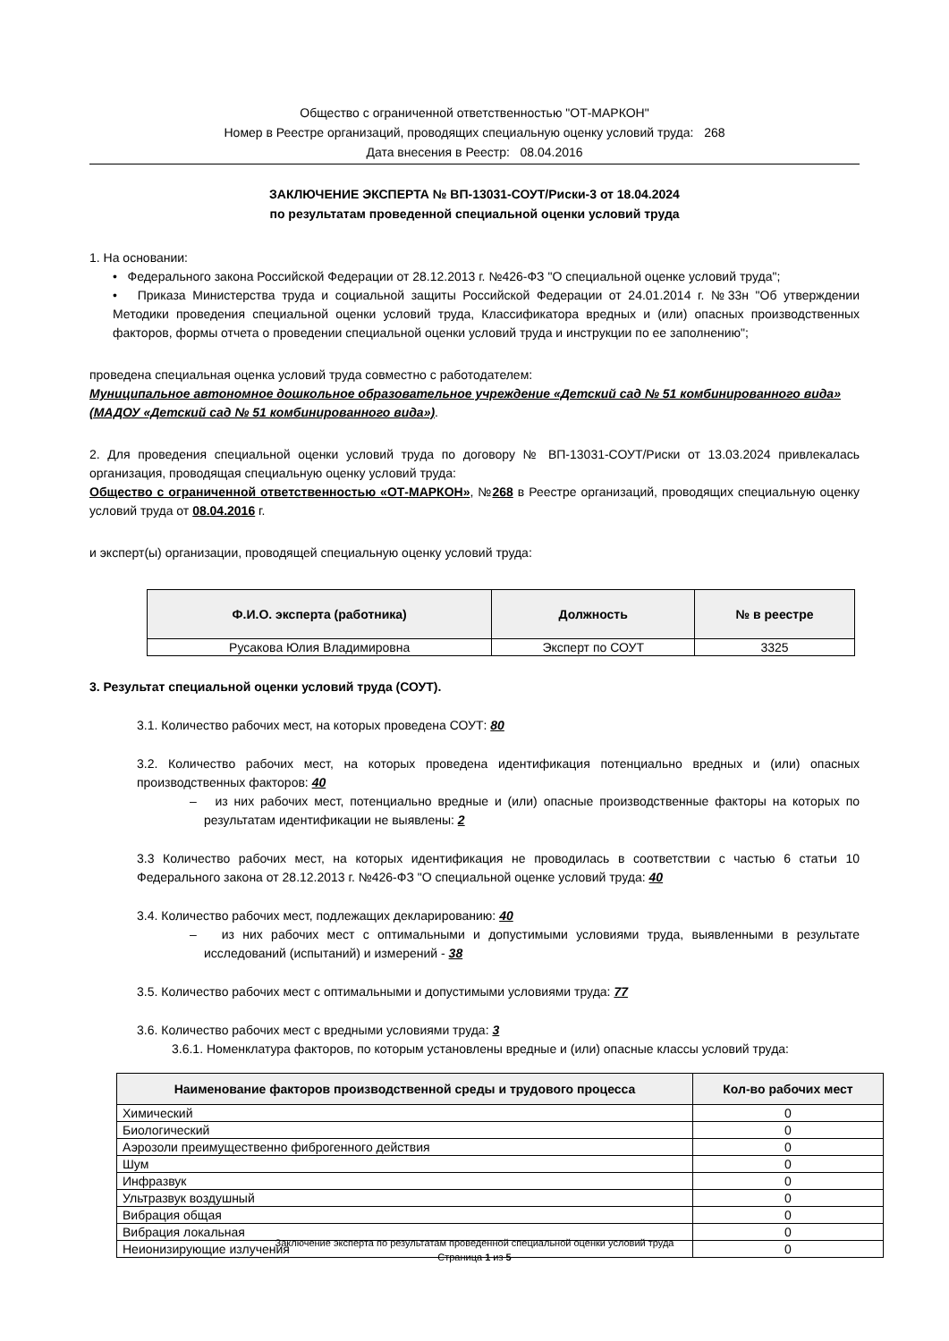Общество с ограниченной ответственностью "ОТ-МАРКОН"
Номер в Реестре организаций, проводящих специальную оценку условий труда: 268
Дата внесения в Реестр: 08.04.2016
ЗАКЛЮЧЕНИЕ ЭКСПЕРТА № ВП-13031-СОУТ/Риски-3 от 18.04.2024
по результатам проведенной специальной оценки условий труда
1. На основании:
• Федерального закона Российской Федерации от 28.12.2013 г. №426-ФЗ "О специальной оценке условий труда";
• Приказа Министерства труда и социальной защиты Российской Федерации от 24.01.2014 г. №33н "Об утверждении Методики проведения специальной оценки условий труда, Классификатора вредных и (или) опасных производственных факторов, формы отчета о проведении специальной оценки условий труда и инструкции по ее заполнению";
проведена специальная оценка условий труда совместно с работодателем:
Муниципальное автономное дошкольное образовательное учреждение «Детский сад № 51 комбинированного вида»
(МАДОУ «Детский сад № 51 комбинированного вида»).
2. Для проведения специальной оценки условий труда по договору № ВП-13031-СОУТ/Риски от 13.03.2024 привлекалась организация, проводящая специальную оценку условий труда:
Общество с ограниченной ответственностью «ОТ-МАРКОН», №268 в Реестре организаций, проводящих специальную оценку условий труда от 08.04.2016 г.
и эксперт(ы) организации, проводящей специальную оценку условий труда:
| Ф.И.О. эксперта (работника) | Должность | № в реестре |
| --- | --- | --- |
| Русакова Юлия Владимировна | Эксперт по СОУТ | 3325 |
3. Результат специальной оценки условий труда (СОУТ).
3.1. Количество рабочих мест, на которых проведена СОУТ: 80
3.2. Количество рабочих мест, на которых проведена идентификация потенциально вредных и (или) опасных производственных факторов: 40
– из них рабочих мест, потенциально вредные и (или) опасные производственные факторы на которых по результатам идентификации не выявлены: 2
3.3 Количество рабочих мест, на которых идентификация не проводилась в соответствии с частью 6 статьи 10 Федерального закона от 28.12.2013 г. №426-ФЗ "О специальной оценке условий труда: 40
3.4. Количество рабочих мест, подлежащих декларированию: 40
– из них рабочих мест с оптимальными и допустимыми условиями труда, выявленными в результате исследований (испытаний) и измерений - 38
3.5. Количество рабочих мест с оптимальными и допустимыми условиями труда: 77
3.6. Количество рабочих мест с вредными условиями труда: 3
3.6.1. Номенклатура факторов, по которым установлены вредные и (или) опасные классы условий труда:
| Наименование факторов производственной среды и трудового процесса | Кол-во рабочих мест |
| --- | --- |
| Химический | 0 |
| Биологический | 0 |
| Аэрозоли преимущественно фиброгенного действия | 0 |
| Шум | 0 |
| Инфразвук | 0 |
| Ультразвук воздушный | 0 |
| Вибрация общая | 0 |
| Вибрация локальная | 0 |
| Неионизирующие излучения | 0 |
Заключение эксперта по результатам проведенной специальной оценки условий труда
Страница 1 из 5